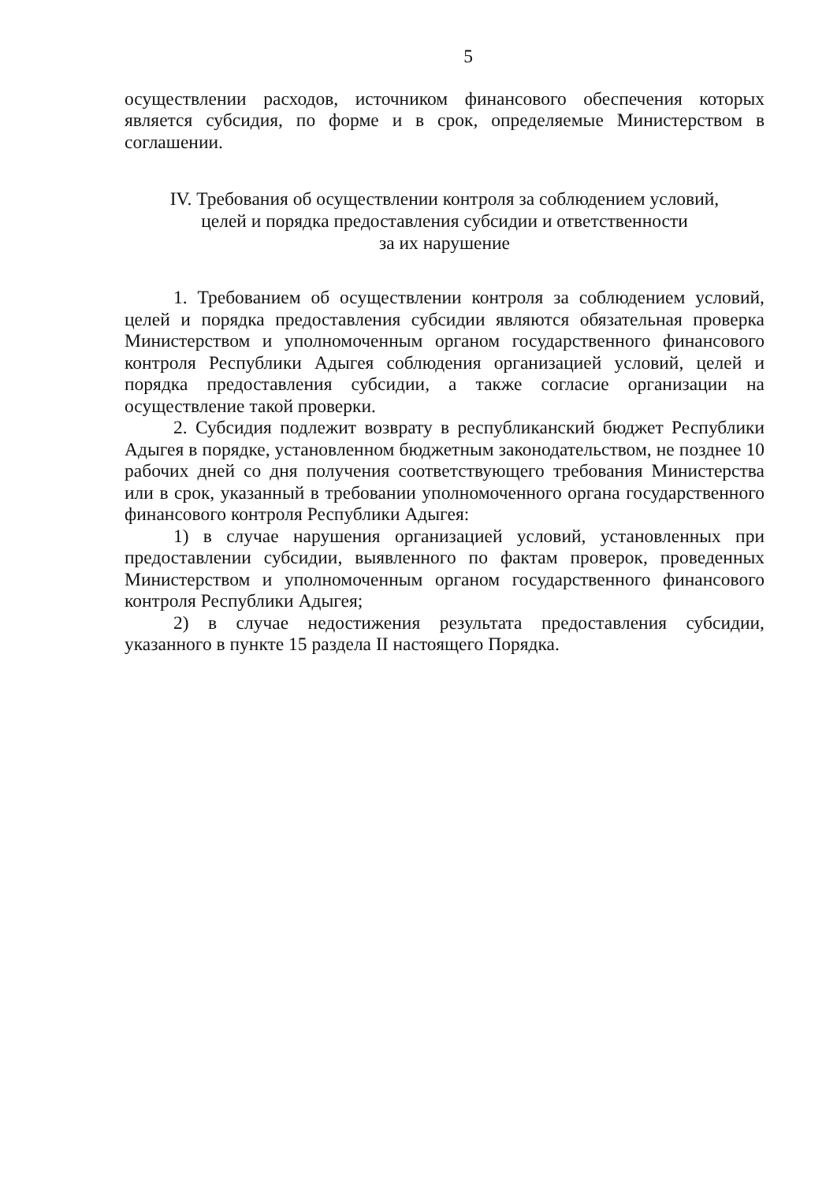5
осуществлении расходов, источником финансового обеспечения которых является субсидия, по форме и в срок, определяемые Министерством в соглашении.
IV. Требования об осуществлении контроля за соблюдением условий,
целей и порядка предоставления субсидии и ответственности
за их нарушение
1. Требованием об осуществлении контроля за соблюдением условий, целей и порядка предоставления субсидии являются обязательная проверка Министерством и уполномоченным органом государственного финансового контроля Республики Адыгея соблюдения организацией условий, целей и порядка предоставления субсидии, а также согласие организации на осуществление такой проверки.
2. Субсидия подлежит возврату в республиканский бюджет Республики Адыгея в порядке, установленном бюджетным законодательством, не позднее 10 рабочих дней со дня получения соответствующего требования Министерства или в срок, указанный в требовании уполномоченного органа государственного финансового контроля Республики Адыгея:
1) в случае нарушения организацией условий, установленных при предоставлении субсидии, выявленного по фактам проверок, проведенных Министерством и уполномоченным органом государственного финансового контроля Республики Адыгея;
2) в случае недостижения результата предоставления субсидии, указанного в пункте 15 раздела II настоящего Порядка.